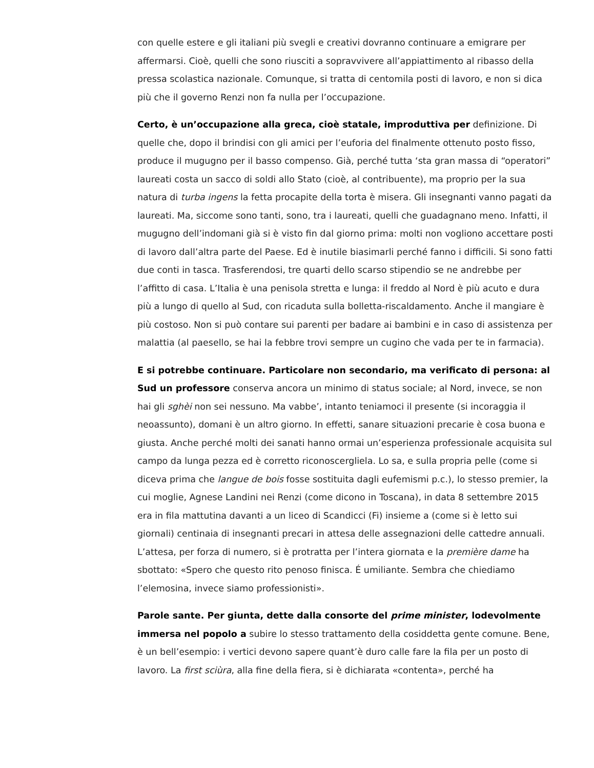con quelle estere e gli italiani più svegli e creativi dovranno continuare a emigrare per affermarsi. Cioè, quelli che sono riusciti a sopravvivere all’appiattimento al ribasso della pressa scolastica nazionale. Comunque, si tratta di centomila posti di lavoro, e non si dica più che il governo Renzi non fa nulla per l’occupazione.
Certo, è un’occupazione alla greca, cioè statale, improduttiva per definizione. Di quelle che, dopo il brindisi con gli amici per l’euforia del finalmente ottenuto posto fisso, produce il mugugno per il basso compenso. Già, perché tutta ‘sta gran massa di “operatori” laureati costa un sacco di soldi allo Stato (cioè, al contribuente), ma proprio per la sua natura di turba ingens la fetta procapite della torta è misera. Gli insegnanti vanno pagati da laureati. Ma, siccome sono tanti, sono, tra i laureati, quelli che guadagnano meno. Infatti, il mugugno dell’indomani già si è visto fin dal giorno prima: molti non vogliono accettare posti di lavoro dall’altra parte del Paese. Ed è inutile biasimarli perché fanno i difficili. Si sono fatti due conti in tasca. Trasferendosi, tre quarti dello scarso stipendio se ne andrebbe per l’affitto di casa. L’Italia è una penisola stretta e lunga: il freddo al Nord è più acuto e dura più a lungo di quello al Sud, con ricaduta sulla bolletta-riscaldamento. Anche il mangiare è più costoso. Non si può contare sui parenti per badare ai bambini e in caso di assistenza per malattia (al paesello, se hai la febbre trovi sempre un cugino che vada per te in farmacia).
E si potrebbe continuare. Particolare non secondario, ma verificato di persona: al Sud un professore conserva ancora un minimo di status sociale; al Nord, invece, se non hai gli sghèi non sei nessuno. Ma vabbe’, intanto teniamoci il presente (si incoraggia il neoassunto), domani è un altro giorno. In effetti, sanare situazioni precarie è cosa buona e giusta. Anche perché molti dei sanati hanno ormai un’esperienza professionale acquisita sul campo da lunga pezza ed è corretto riconoscergliela. Lo sa, e sulla propria pelle (come si diceva prima che langue de bois fosse sostituita dagli eufemismi p.c.), lo stesso premier, la cui moglie, Agnese Landini nei Renzi (come dicono in Toscana), in data 8 settembre 2015 era in fila mattutina davanti a un liceo di Scandicci (Fi) insieme a (come si è letto sui giornali) centinaia di insegnanti precari in attesa delle assegnazioni delle cattedre annuali. L’attesa, per forza di numero, si è protratta per l’intera giornata e la première dame ha sbottato: «Spero che questo rito penoso finisca. É umiliante. Sembra che chiediamo l’elemosina, invece siamo professionisti».
Parole sante. Per giunta, dette dalla consorte del prime minister, lodevolmente immersa nel popolo a subire lo stesso trattamento della cosiddetta gente comune. Bene, è un bell’esempio: i vertici devono sapere quant’è duro calle fare la fila per un posto di lavoro. La first sciùra, alla fine della fiera, si è dichiarata «contenta», perché ha